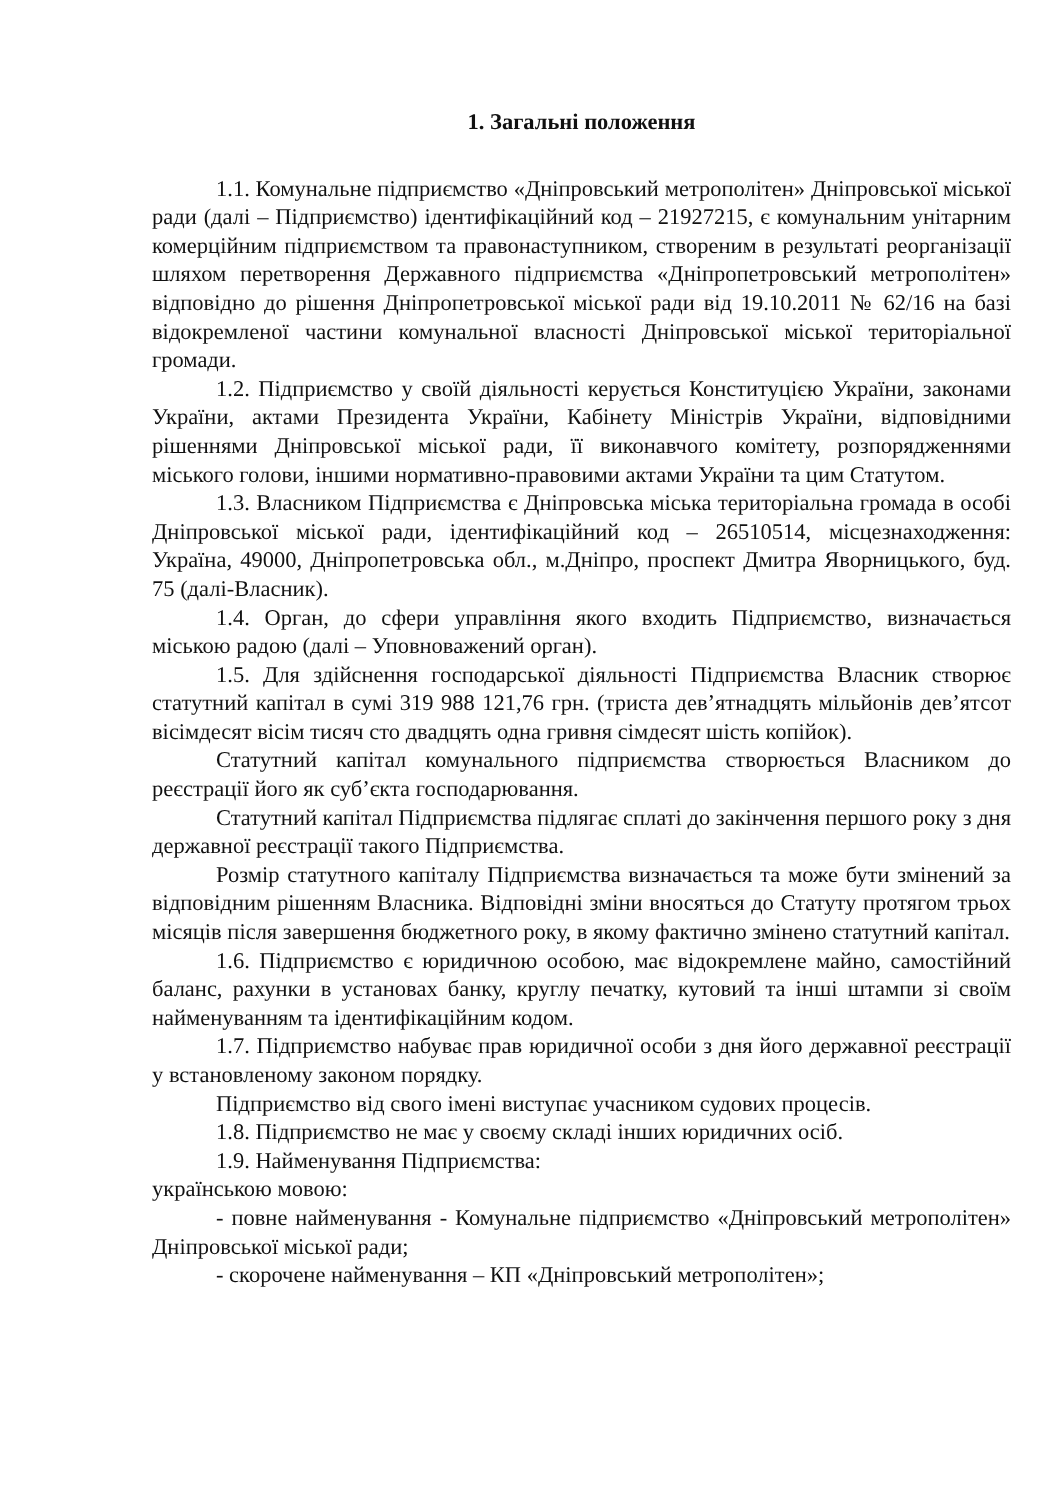1. Загальні положення
1.1. Комунальне підприємство «Дніпровський метрополітен» Дніпровської міської ради (далі – Підприємство) ідентифікаційний код – 21927215, є комунальним унітарним комерційним підприємством та правонаступником, створеним в результаті реорганізації шляхом перетворення Державного підприємства «Дніпропетровський метрополітен» відповідно до рішення Дніпропетровської міської ради від 19.10.2011 № 62/16 на базі відокремленої частини комунальної власності Дніпровської міської територіальної громади.
1.2. Підприємство у своїй діяльності керується Конституцією України, законами України, актами Президента України, Кабінету Міністрів України, відповідними рішеннями Дніпровської міської ради, її виконавчого комітету, розпорядженнями міського голови, іншими нормативно-правовими актами України та цим Статутом.
1.3. Власником Підприємства є Дніпровська міська територіальна громада в особі Дніпровської міської ради, ідентифікаційний код – 26510514, місцезнаходження: Україна, 49000, Дніпропетровська обл., м.Дніпро, проспект Дмитра Яворницького, буд. 75 (далі-Власник).
1.4. Орган, до сфери управління якого входить Підприємство, визначається міською радою (далі – Уповноважений орган).
1.5. Для здійснення господарської діяльності Підприємства Власник створює статутний капітал в сумі 319 988 121,76 грн. (триста дев’ятнадцять мільйонів дев’ятсот вісімдесят вісім тисяч сто двадцять одна гривня сімдесят шість копійок).
Статутний капітал комунального підприємства створюється Власником до реєстрації його як суб’єкта господарювання.
Статутний капітал Підприємства підлягає сплаті до закінчення першого року з дня державної реєстрації такого Підприємства.
Розмір статутного капіталу Підприємства визначається та може бути змінений за відповідним рішенням Власника. Відповідні зміни вносяться до Статуту протягом трьох місяців після завершення бюджетного року, в якому фактично змінено статутний капітал.
1.6. Підприємство є юридичною особою, має відокремлене майно, самостійний баланс, рахунки в установах банку, круглу печатку, кутовий та інші штампи зі своїм найменуванням та ідентифікаційним кодом.
1.7. Підприємство набуває прав юридичної особи з дня його державної реєстрації у встановленому законом порядку.
Підприємство від свого імені виступає учасником судових процесів.
1.8. Підприємство не має у своєму складі інших юридичних осіб.
1.9. Найменування Підприємства:
українською мовою:
- повне найменування - Комунальне підприємство «Дніпровський метрополітен» Дніпровської міської ради;
- скорочене найменування – КП «Дніпровський метрополітен»;